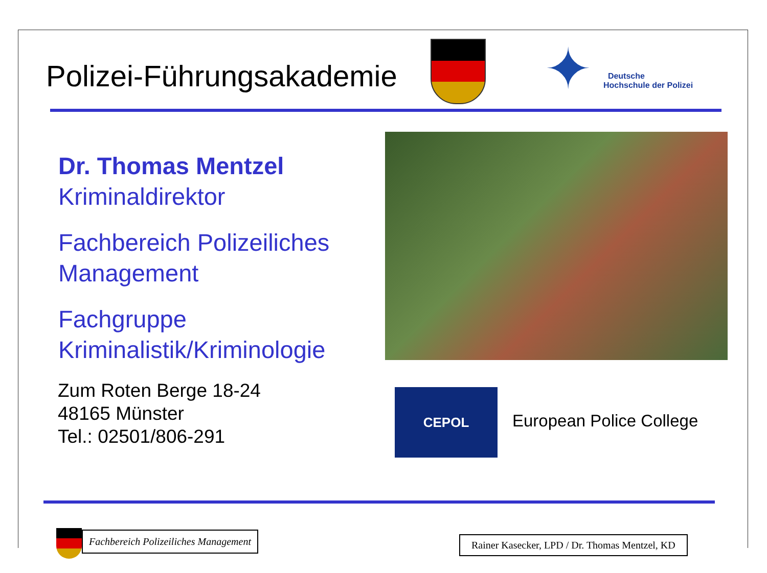Polizei-Führungsakademie ✦
Deutsche
Hochschule der Polizei
Dr. Thomas Mentzel
Kriminaldirektor
Fachbereich Polizeiliches
Management
Fachgruppe
Kriminalistik/Kriminologie
Zum Roten Berge 18-24
48165 Münster
Tel.: 02501/806-291
CEPOL
European Police College
Fachbereich Polizeiliches Management
Rainer Kasecker, LPD / Dr. Thomas Mentzel, KD